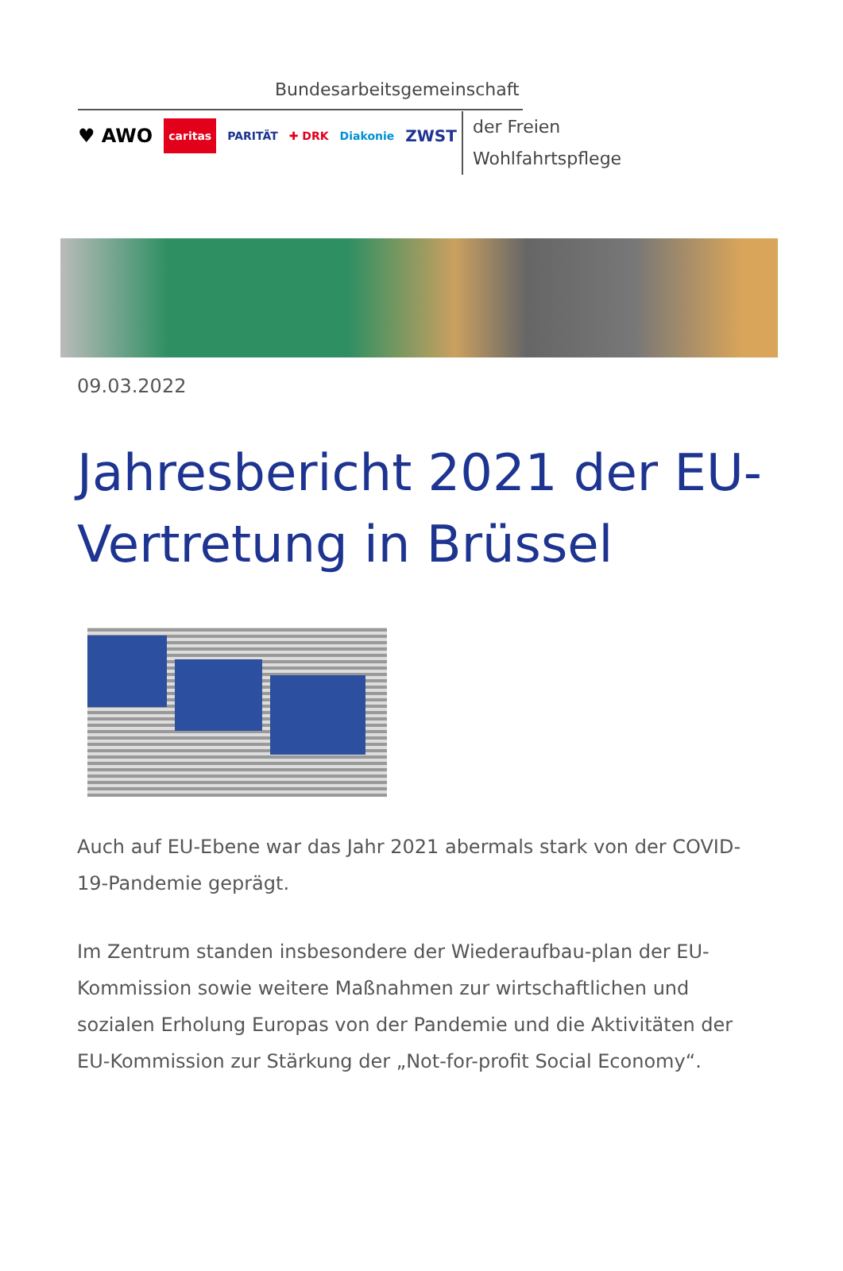Bundesarbeitsgemeinschaft
♥ AWO caritas PARITÄT ✚ DRK Diakonie ZWST
der Freien
Wohlfahrtspflege
09.03.2022
Jahresbericht 2021 der EU-Vertretung in Brüssel
Auch auf EU-Ebene war das Jahr 2021 abermals stark von der COVID-19-Pandemie geprägt.
Im Zentrum standen insbesondere der Wiederaufbau-plan der EU-Kommission sowie weitere Maßnahmen zur wirtschaftlichen und sozialen Erholung Europas von der Pandemie und die Aktivitäten der EU-Kommission zur Stärkung der „Not-for-profit Social Economy“.